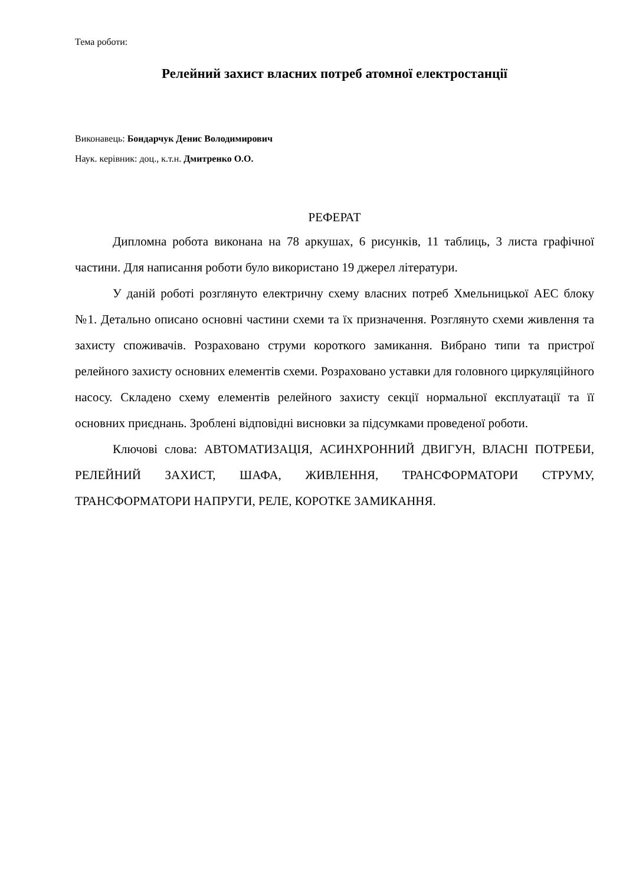Тема роботи:
Релейний захист власних потреб атомної електростанції
Виконавець: Бондарчук Денис Володимирович
Наук. керівник: доц., к.т.н. Дмитренко О.О.
РЕФЕРАТ
Дипломна робота виконана на 78 аркушах, 6 рисунків, 11 таблиць, 3 листа графічної частини. Для написання роботи було використано 19 джерел літератури.
У даній роботі розглянуто електричну схему власних потреб Хмельницької АЕС блоку №1. Детально описано основні частини схеми та їх призначення. Розглянуто схеми живлення та захисту споживачів. Розраховано струми короткого замикання. Вибрано типи та пристрої релейного захисту основних елементів схеми. Розраховано уставки для головного циркуляційного насосу. Складено схему елементів релейного захисту секції нормальної експлуатації та її основних приєднань. Зроблені відповідні висновки за підсумками проведеної роботи.
Ключові слова: АВТОМАТИЗАЦІЯ, АСИНХРОННИЙ ДВИГУН, ВЛАСНІ ПОТРЕБИ, РЕЛЕЙНИЙ ЗАХИСТ, ШАФА, ЖИВЛЕННЯ, ТРАНСФОРМАТОРИ СТРУМУ, ТРАНСФОРМАТОРИ НАПРУГИ, РЕЛЕ, КОРОТКЕ ЗАМИКАННЯ.